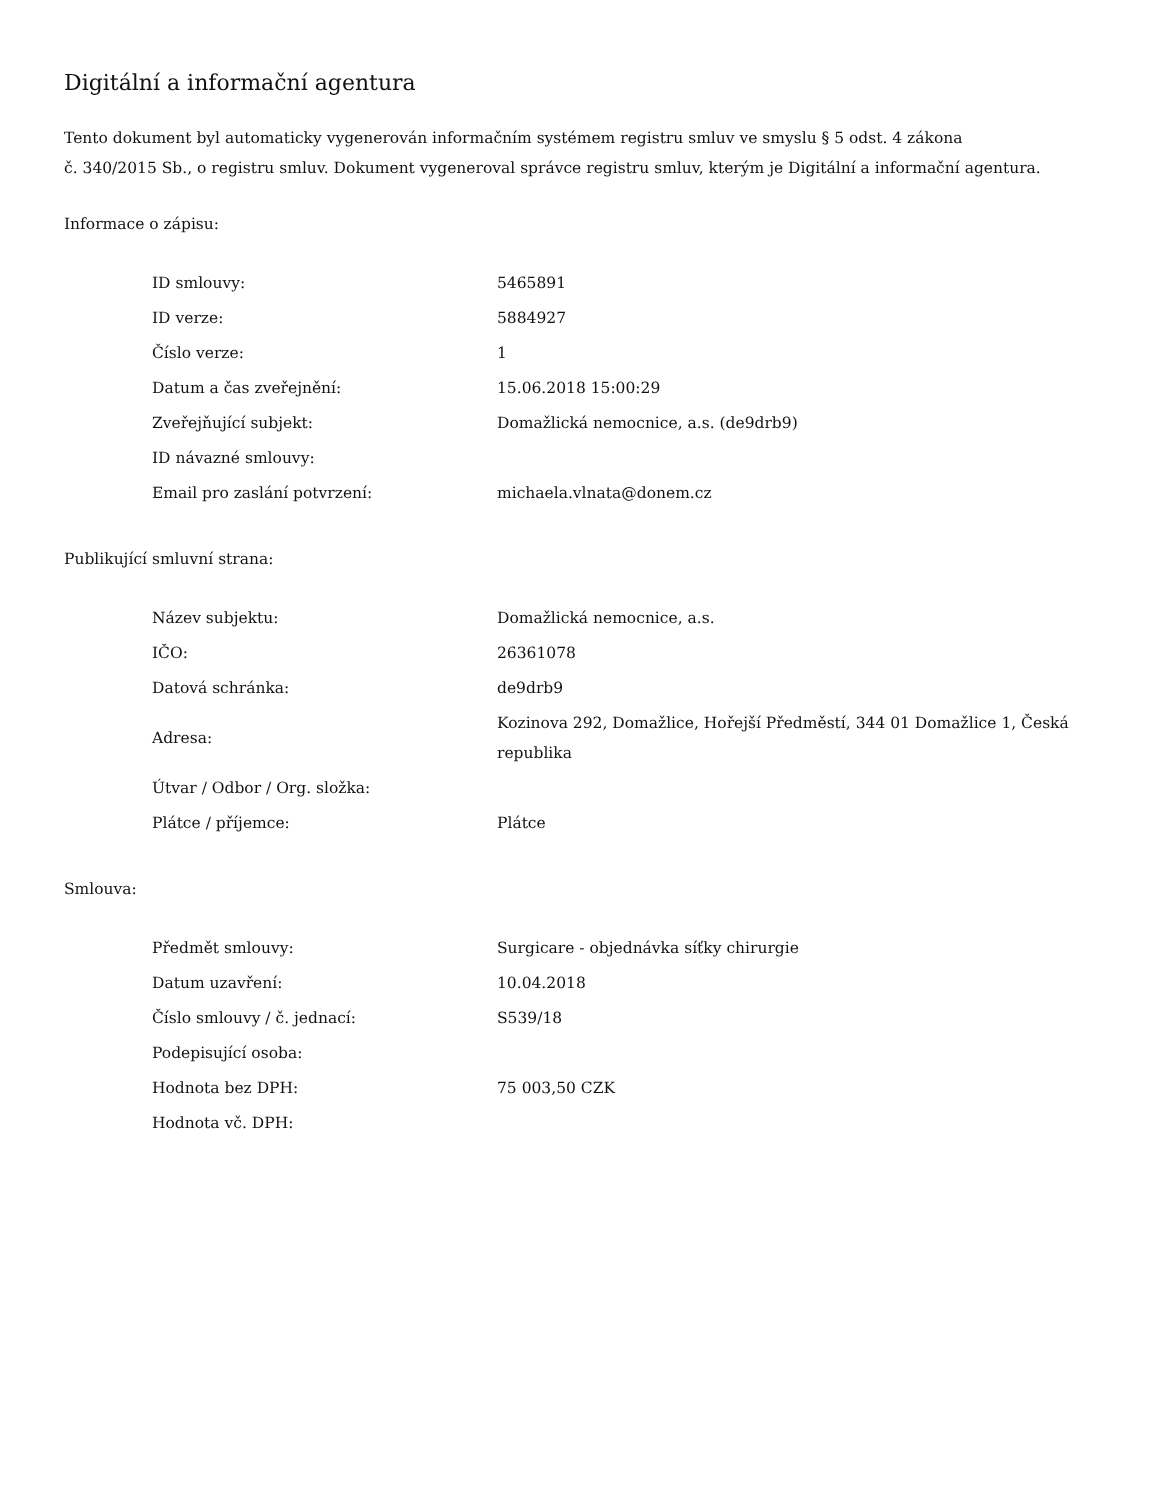Digitální a informační agentura
Tento dokument byl automaticky vygenerován informačním systémem registru smluv ve smyslu § 5 odst. 4 zákona
č. 340/2015 Sb., o registru smluv. Dokument vygeneroval správce registru smluv, kterým je Digitální a informační agentura.
Informace o zápisu:
| ID smlouvy: | 5465891 |
| ID verze: | 5884927 |
| Číslo verze: | 1 |
| Datum a čas zveřejnění: | 15.06.2018 15:00:29 |
| Zveřejňující subjekt: | Domažlická nemocnice, a.s. (de9drb9) |
| ID návazné smlouvy: | |
| Email pro zaslání potvrzení: | michaela.vlnata@donem.cz |
Publikující smluvní strana:
| Název subjektu: | Domažlická nemocnice, a.s. |
| IČO: | 26361078 |
| Datová schránka: | de9drb9 |
| Adresa: | Kozinova 292, Domažlice, Hořejší Předměstí, 344 01 Domažlice 1, Česká republika |
| Útvar / Odbor / Org. složka: | |
| Plátce / příjemce: | Plátce |
Smlouva:
| Předmět smlouvy: | Surgicare - objednávka síťky chirurgie |
| Datum uzavření: | 10.04.2018 |
| Číslo smlouvy / č. jednací: | S539/18 |
| Podepisující osoba: | |
| Hodnota bez DPH: | 75 003,50 CZK |
| Hodnota vč. DPH: | |